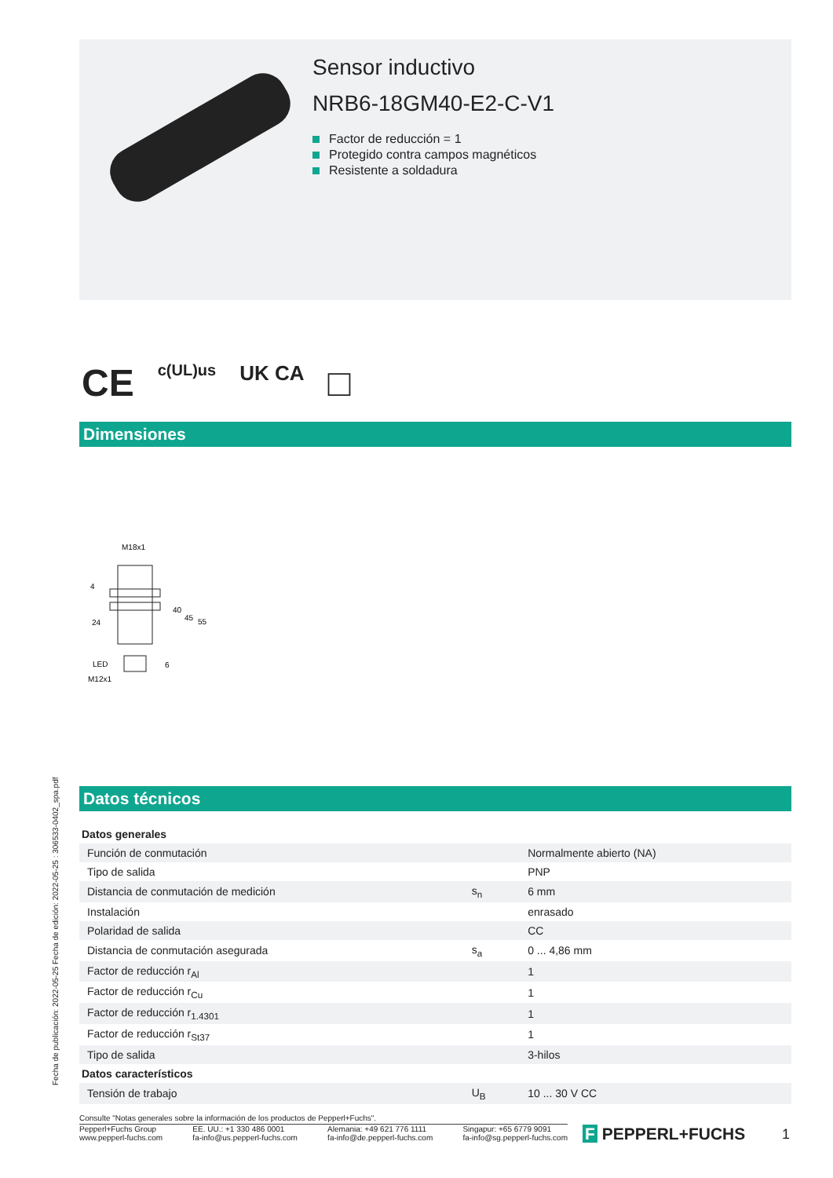Sensor inductivo
NRB6-18GM40-E2-C-V1
Factor de reducción = 1
Protegido contra campos magnéticos
Resistente a soldadura
CE c(UL)us UK CA □
Dimensiones
M18x1
24
LED
M12x1
40
45
55
6
4
Fecha de publicación: 2022-05-25 Fecha de edición: 2022-05-25 : 306533-0402_spa.pdf
Datos técnicos
| Datos generales | | |
| Función de conmutación | | Normalmente abierto (NA) |
| Tipo de salida | | PNP |
| Distancia de conmutación de medición | s<sub>n</sub> | 6 mm |
| Instalación | | enrasado |
| Polaridad de salida | | CC |
| Distancia de conmutación asegurada | s<sub>a</sub> | 0 ... 4,86 mm |
| Factor de reducción r<sub>Al</sub> | | 1 |
| Factor de reducción r<sub>Cu</sub> | | 1 |
| Factor de reducción r<sub>1.4301</sub> | | 1 |
| Factor de reducción r<sub>St37</sub> | | 1 |
| Tipo de salida | | 3-hilos |
| Datos característicos | | |
| Tensión de trabajo | U<sub>B</sub> | 10 ... 30 V CC |
Consulte "Notas generales sobre la información de los productos de Pepperl+Fuchs".
Pepperl+Fuchs Group
www.pepperl-fuchs.com
EE. UU.: +1 330 486 0001
fa-info@us.pepperl-fuchs.com
Alemania: +49 621 776 1111
fa-info@de.pepperl-fuchs.com
Singapur: +65 6779 9091
fa-info@sg.pepperl-fuchs.com
F PEPPERL+FUCHS 1